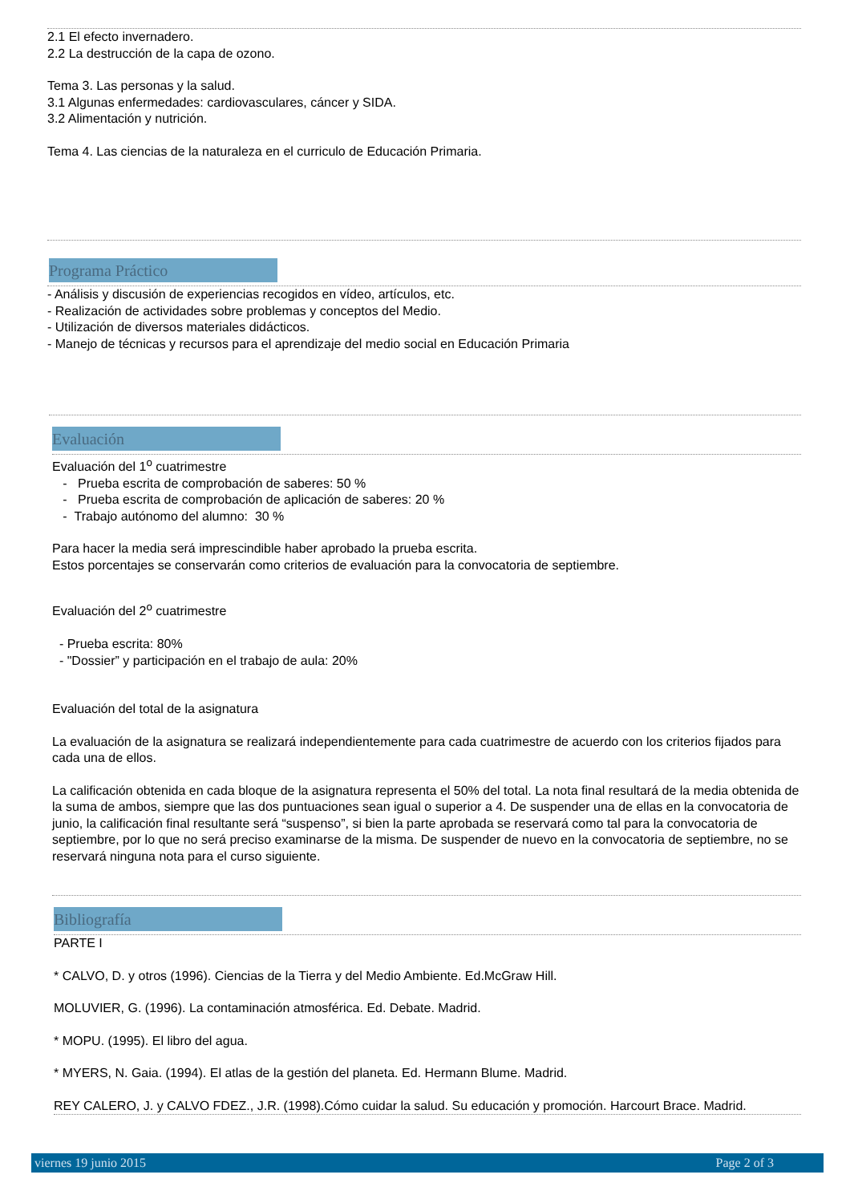2.1 El efecto invernadero.
2.2 La destrucción de la capa de ozono.
Tema 3. Las personas y la salud.
3.1 Algunas enfermedades: cardiovasculares, cáncer y SIDA.
3.2 Alimentación y nutrición.
Tema 4. Las ciencias de la naturaleza en el curriculo de Educación Primaria.
Programa Práctico
- Análisis y discusión de experiencias recogidos en vídeo, artículos, etc.
- Realización de actividades sobre problemas y conceptos del Medio.
- Utilización de diversos materiales didácticos.
- Manejo de técnicas y recursos para el aprendizaje del medio social en Educación Primaria
Evaluación
Evaluación del 1<sup>o</sup> cuatrimestre
- Prueba escrita de comprobación de saberes: 50 %
- Prueba escrita de comprobación de aplicación de saberes: 20 %
- Trabajo autónomo del alumno: 30 %
Para hacer la media será imprescindible haber aprobado la prueba escrita.
Estos porcentajes se conservarán como criterios de evaluación para la convocatoria de septiembre.
Evaluación del 2<sup>o</sup> cuatrimestre
- Prueba escrita: 80%
- "Dossier” y participación en el trabajo de aula: 20%
Evaluación del total de la asignatura
La evaluación de la asignatura se realizará independientemente para cada cuatrimestre de acuerdo con los criterios fijados para cada una de ellos.
La calificación obtenida en cada bloque de la asignatura representa el 50% del total. La nota final resultará de la media obtenida de la suma de ambos, siempre que las dos puntuaciones sean igual o superior a 4. De suspender una de ellas en la convocatoria de junio, la calificación final resultante será “suspenso”, si bien la parte aprobada se reservará como tal para la convocatoria de septiembre, por lo que no será preciso examinarse de la misma. De suspender de nuevo en la convocatoria de septiembre, no se reservará ninguna nota para el curso siguiente.
Bibliografía
PARTE I
* CALVO, D. y otros (1996). Ciencias de la Tierra y del Medio Ambiente. Ed.McGraw Hill.
MOLUVIER, G. (1996). La contaminación atmosférica. Ed. Debate. Madrid.
* MOPU. (1995). El libro del agua.
* MYERS, N. Gaia. (1994). El atlas de la gestión del planeta. Ed. Hermann Blume. Madrid.
REY CALERO, J. y CALVO FDEZ., J.R. (1998).Cómo cuidar la salud. Su educación y promoción. Harcourt Brace. Madrid.
viernes 19 junio 2015 Page 2 of 3